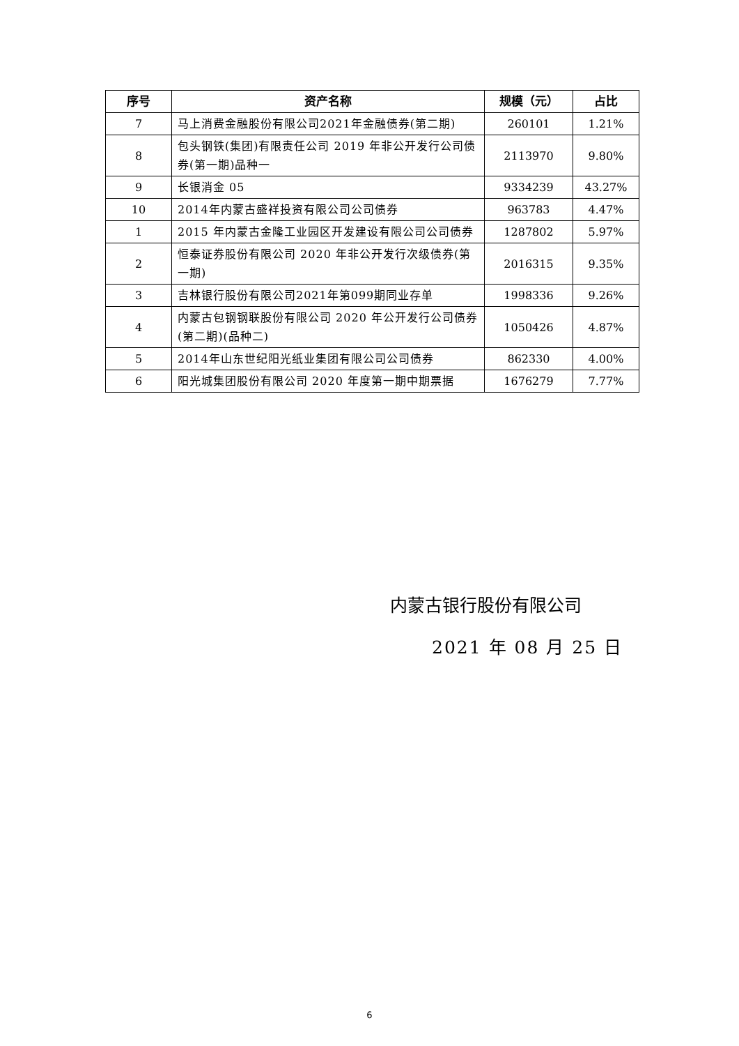| 序号 | 资产名称 | 规模（元） | 占比 |
| --- | --- | --- | --- |
| 7 | 马上消费金融股份有限公司2021年金融债券(第二期) | 260101 | 1.21% |
| 8 | 包头钢铁(集团)有限责任公司 2019 年非公开发行公司债券(第一期)品种一 | 2113970 | 9.80% |
| 9 | 长银消金 05 | 9334239 | 43.27% |
| 10 | 2014年内蒙古盛祥投资有限公司公司债券 | 963783 | 4.47% |
| 1 | 2015 年内蒙古金隆工业园区开发建设有限公司公司债券 | 1287802 | 5.97% |
| 2 | 恒泰证券股份有限公司 2020 年非公开发行次级债券(第一期) | 2016315 | 9.35% |
| 3 | 吉林银行股份有限公司2021年第099期同业存单 | 1998336 | 9.26% |
| 4 | 内蒙古包钢钢联股份有限公司 2020 年公开发行公司债券(第二期)(品种二) | 1050426 | 4.87% |
| 5 | 2014年山东世纪阳光纸业集团有限公司公司债券 | 862330 | 4.00% |
| 6 | 阳光城集团股份有限公司 2020 年度第一期中期票据 | 1676279 | 7.77% |
内蒙古银行股份有限公司
2021 年 08 月 25 日
6